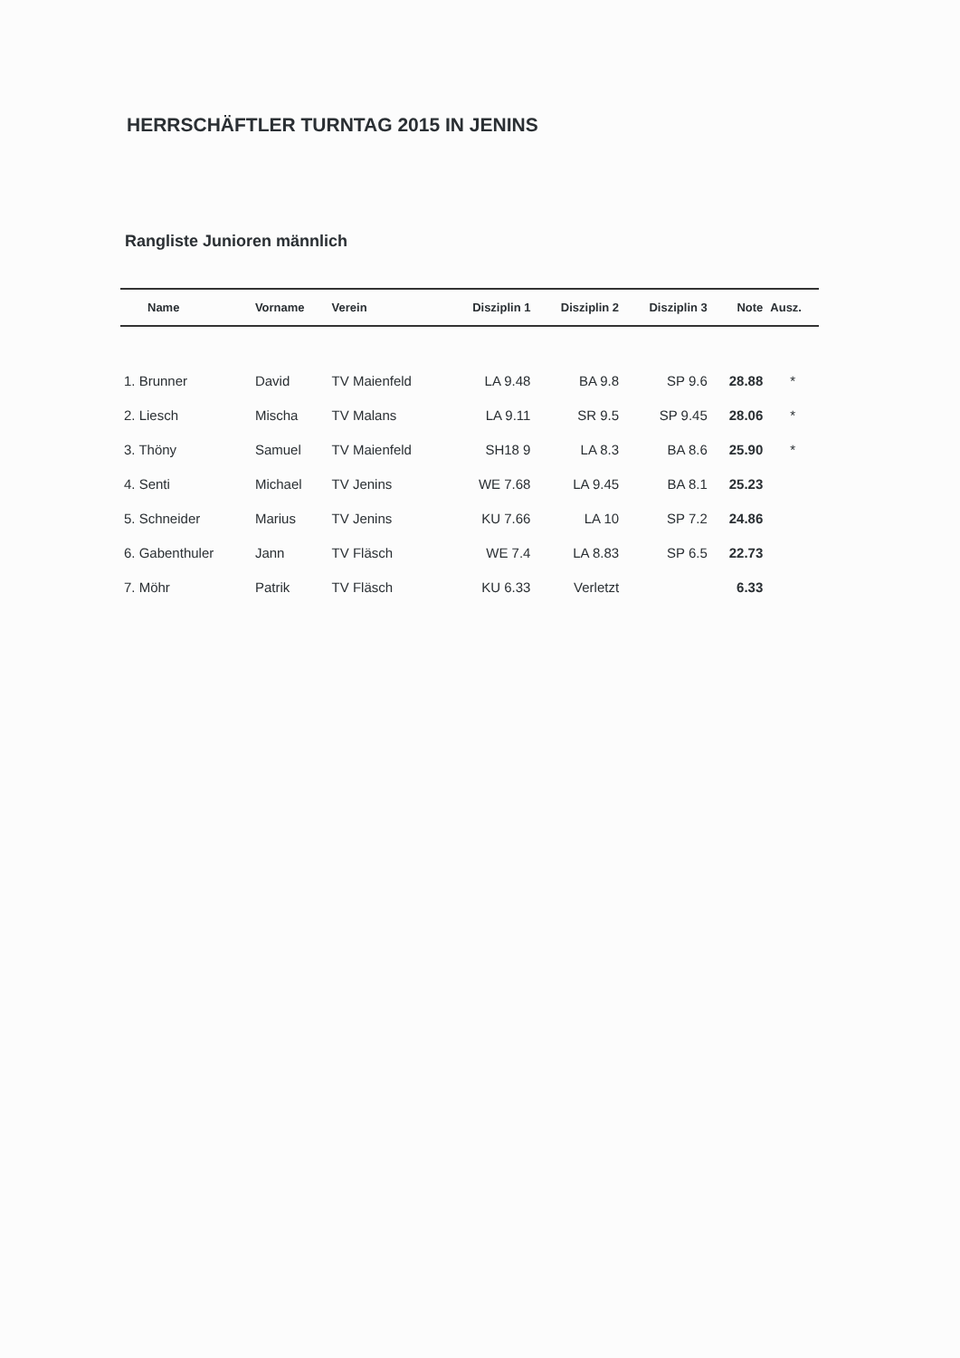HERRSCHÄFTLER TURNTAG 2015 IN JENINS
Rangliste Junioren männlich
| Name | Vorname | Verein | Disziplin 1 | Disziplin 2 | Disziplin 3 | Note | Ausz. |
| --- | --- | --- | --- | --- | --- | --- | --- |
| 1. Brunner | David | TV Maienfeld | LA 9.48 | BA 9.8 | SP 9.6 | 28.88 | * |
| 2. Liesch | Mischa | TV Malans | LA 9.11 | SR 9.5 | SP 9.45 | 28.06 | * |
| 3. Thöny | Samuel | TV Maienfeld | SH18 9 | LA 8.3 | BA 8.6 | 25.90 | * |
| 4. Senti | Michael | TV Jenins | WE 7.68 | LA 9.45 | BA 8.1 | 25.23 | |
| 5. Schneider | Marius | TV Jenins | KU 7.66 | LA 10 | SP 7.2 | 24.86 | |
| 6. Gabenthuler | Jann | TV Fläsch | WE 7.4 | LA 8.83 | SP 6.5 | 22.73 | |
| 7. Möhr | Patrik | TV Fläsch | KU 6.33 | Verletzt | | 6.33 | |